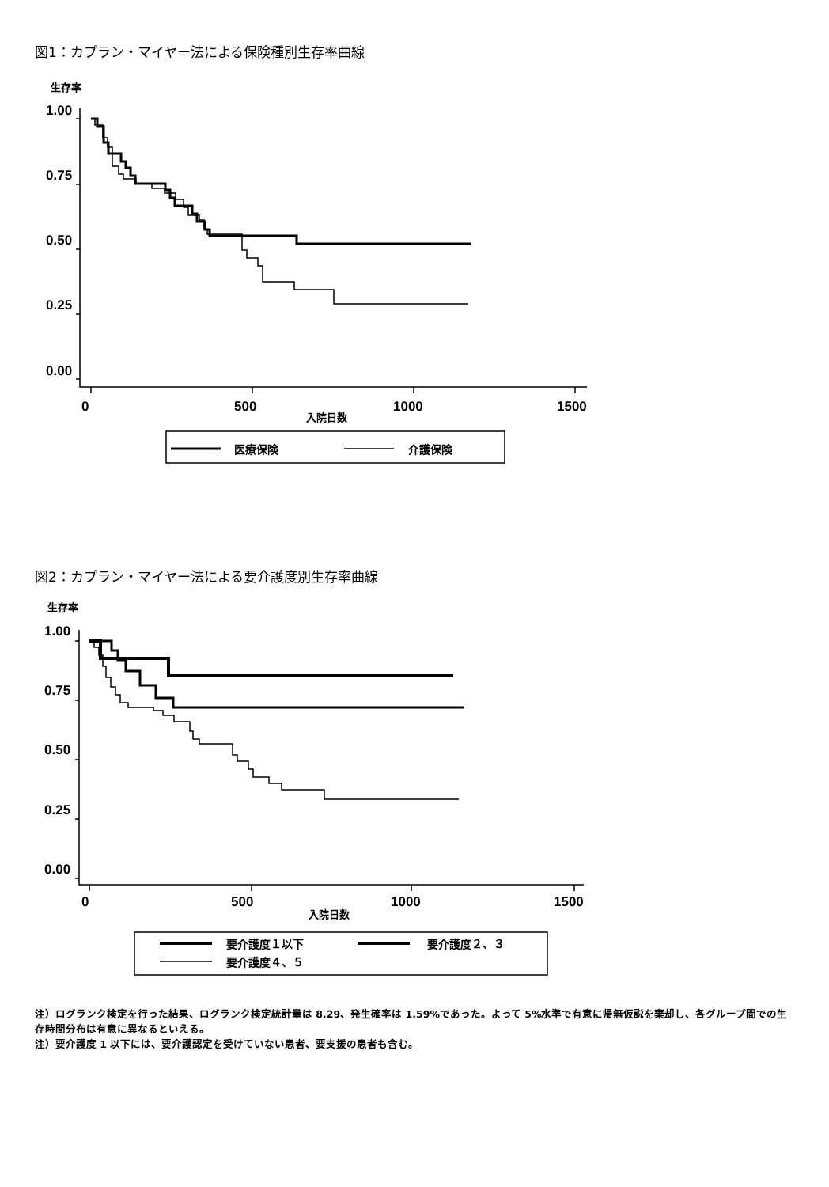図1：カプラン・マイヤー法による保険種別生存率曲線
生存率
1.00
0.75
0.50
0.25
0.00
0
500
1000
1500
入院日数
医療保険
介護保険
図2：カプラン・マイヤー法による要介護度別生存率曲線
生存率
1.00
0.75
0.50
0.25
0.00
0
500
1000
1500
入院日数
要介護度１以下
要介護度２、３
要介護度４、５
注）ログランク検定を行った結果、ログランク検定統計量は 8.29、発生確率は 1.59%であった。よって 5%水準で有意に帰無仮説を棄却し、各グループ間での生存時間分布は有意に異なるといえる。
注）要介護度 1 以下には、要介護認定を受けていない患者、要支援の患者も含む。